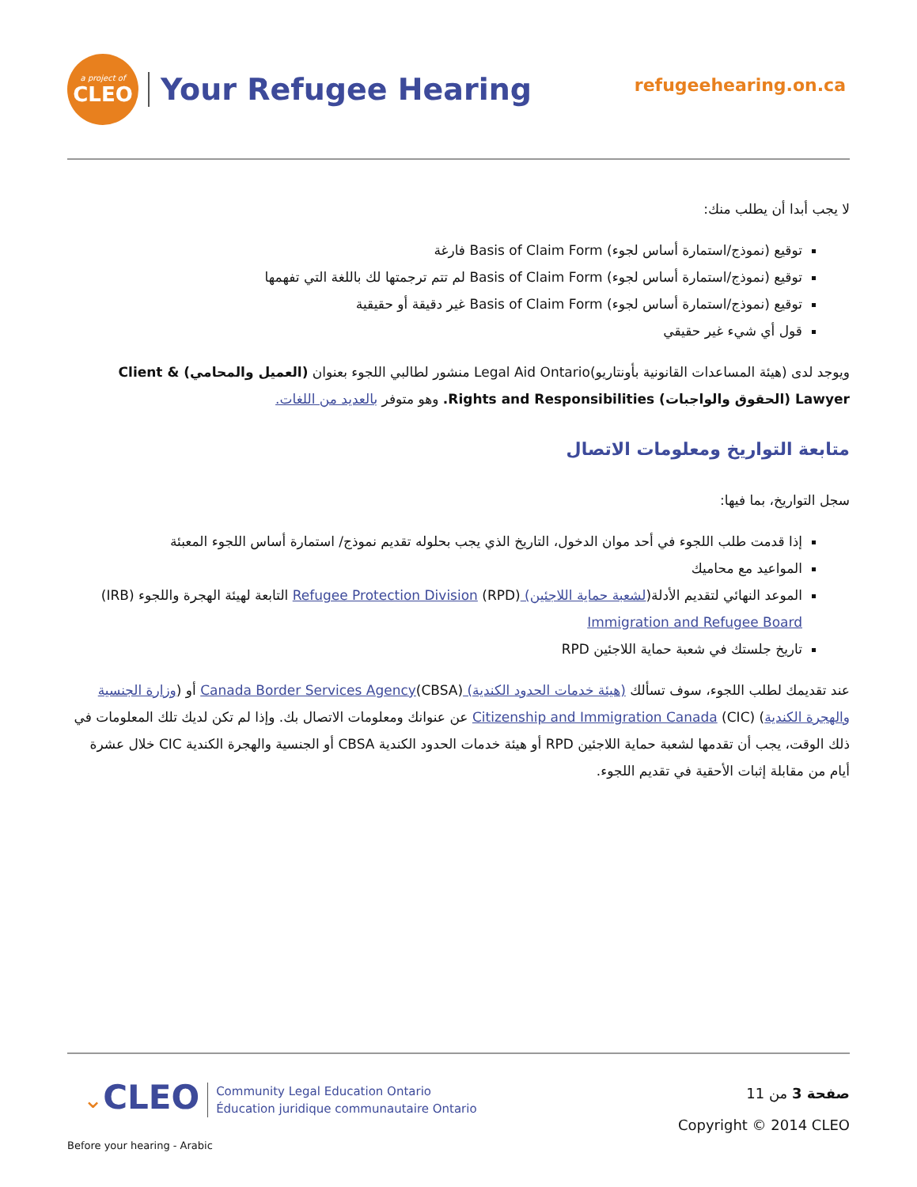a project of
CLEO
Your Refugee Hearing
refugeehearing.on.ca
لا يجب أبدا أن يطلب منك:
توقيع (نموذج/استمارة أساس لجوء) Basis of Claim Form فارغة
توقيع (نموذج/استمارة أساس لجوء) Basis of Claim Form لم تتم ترجمتها لك باللغة التي تفهمها
توقيع (نموذج/استمارة أساس لجوء) Basis of Claim Form غير دقيقة أو حقيقية
قول أي شيء غير حقيقي
ويوجد لدى (هيئة المساعدات القانونية بأونتاريو)Legal Aid Ontario منشور لطالبي اللجوء بعنوان (العميل والمحامي) Client & Lawyer (الحقوق والواجبات) Rights and Responsibilities. وهو متوفر بالعديد من اللغات.
متابعة التواريخ ومعلومات الاتصال
سجل التواريخ، بما فيها:
إذا قدمت طلب اللجوء في أحد موان الدخول، التاريخ الذي يجب بحلوله تقديم نموذج/ استمارة أساس اللجوء المعبئة
المواعيد مع محاميك
الموعد النهائي لتقديم الأدلة(لشعبة حماية اللاجئين) Refugee Protection Division (RPD) التابعة لهيئة الهجرة واللجوء (IRB) Immigration and Refugee Board
تاريخ جلستك في شعبة حماية اللاجئين RPD
عند تقديمك لطلب اللجوء، سوف تسألك (هيئة خدمات الحدود الكندية) Canada Border Services Agency(CBSA) أو (وزارة الجنسية والهجرة الكندية) (CIC) Citizenship and Immigration Canada عن عنوانك ومعلومات الاتصال بك. وإذا لم تكن لديك تلك المعلومات في ذلك الوقت، يجب أن تقدمها لشعبة حماية اللاجئين RPD أو هيئة خدمات الحدود الكندية CBSA أو الجنسية والهجرة الكندية CIC خلال عشرة أيام من مقابلة إثبات الأحقية في تقديم اللجوء.
⌄CLEO Community Legal Education Ontario
Éducation juridique communautaire Ontario
صفحة 3 من 11
Copyright © 2014 CLEO
Before your hearing - Arabic